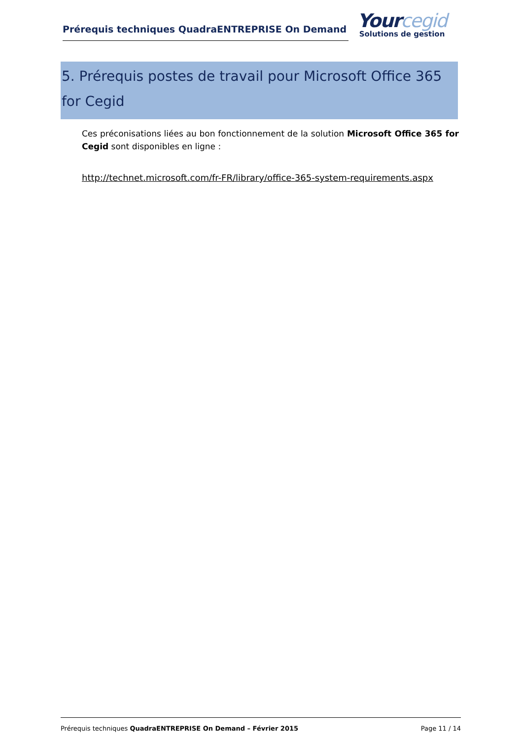Prérequis techniques QuadraENTREPRISE On Demand
Yourcegid
Solutions de gestion
5. Prérequis postes de travail pour Microsoft Office 365 for Cegid
Ces préconisations liées au bon fonctionnement de la solution Microsoft Office 365 for Cegid sont disponibles en ligne :
http://technet.microsoft.com/fr-FR/library/office-365-system-requirements.aspx
Prérequis techniques QuadraENTREPRISE On Demand – Février 2015 Page 11 / 14